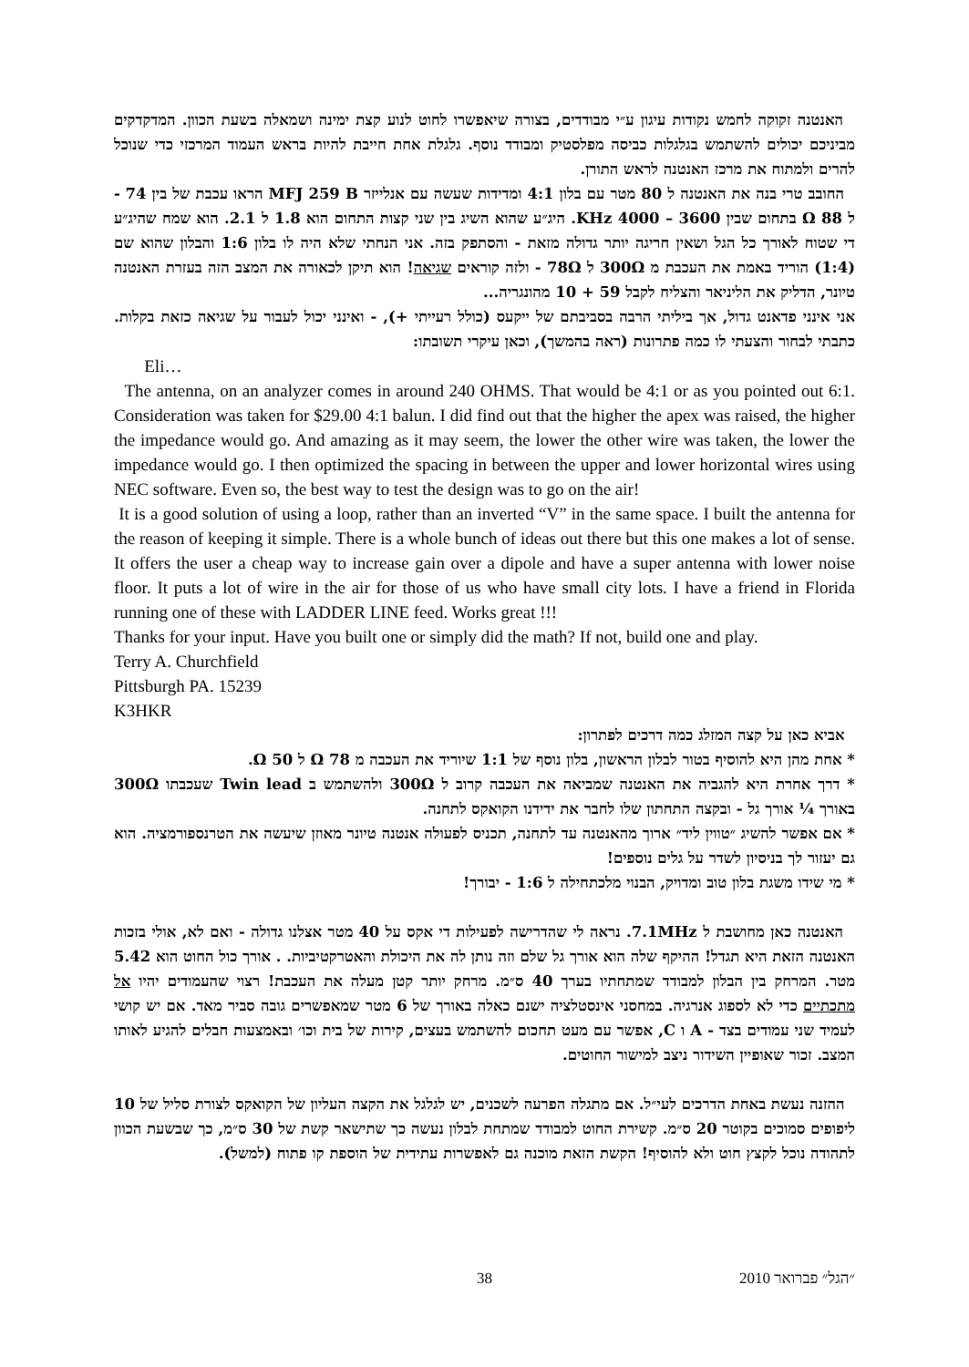האנטנה זקוקה לחמש נקודות עיגון ע״י מבודדים, בצורה שיאפשרו לחוט לנוע קצת ימינה ושמאלה בשעת הכוון. המדקדקים מביניכם יכולים להשתמש בגלגלות כביסה מפלסטיק ומבודד נוסף. גלגלת אחת חייבת להיות בראש העמוד המרכזי כדי שנוכל להרים ולמתוח את מרכז האנטנה לראש התורן.
החובב טרי בנה את האנטנה ל 80 מטר עם בלון 4:1 ומדידות שעשה עם אנלייזר MFJ 259 B הראו עכבת של בין 74 - ל Ω 88 בתחום שבין 3600 – 4000 KHz. היג״ע שהוא השיג בין שני קצות התחום הוא 1.8 ל 2.1. הוא שמח שהיג״ע די שטוח לאורך כל הגל ושאין חריגה יותר גדולה מזאת - והסתפק בזה. אני הנחתי שלא היה לו בלון 1:6 והבלון שהוא שם (1:4) הוריד באמת את העכבת מ 300Ω ל 78Ω - ולזה קוראים שגיאה! הוא תיקן לכאורה את המצב הזה בעזרת האנטנה טיונר, הדליק את הליניאר והצליח לקבל 59 + 10 מהונגריה...
אני אינני פדאנט גדול, אך ביליתי הרבה בסביבתם של ייקעס (כולל רעייתי +), - ואינני יכול לעבור על שגיאה כזאת בקלות. כתבתי לבחור והצעתי לו כמה פתרונות (ראה בהמשך), וכאן עיקרי תשובתו:
Eli…
The antenna, on an analyzer comes in around 240 OHMS. That would be 4:1 or as you pointed out 6:1. Consideration was taken for $29.00 4:1 balun. I did find out that the higher the apex was raised, the higher the impedance would go. And amazing as it may seem, the lower the other wire was taken, the lower the impedance would go. I then optimized the spacing in between the upper and lower horizontal wires using NEC software. Even so, the best way to test the design was to go on the air!
It is a good solution of using a loop, rather than an inverted “V” in the same space. I built the antenna for the reason of keeping it simple. There is a whole bunch of ideas out there but this one makes a lot of sense. It offers the user a cheap way to increase gain over a dipole and have a super antenna with lower noise floor. It puts a lot of wire in the air for those of us who have small city lots. I have a friend in Florida running one of these with LADDER LINE feed. Works great !!!
Thanks for your input. Have you built one or simply did the math? If not, build one and play.
Terry A. Churchfield
Pittsburgh PA. 15239
K3HKR
אביא כאן על קצה המזלג כמה דרכים לפתרון:
* אחת מהן היא להוסיף בטור לבלון הראשון, בלון נוסף של 1:1 שיוריד את העכבה מ Ω 78 ל Ω 50.
* דרך אחרת היא להגביה את האנטנה שמביאה את העכבה קרוב ל 300Ω ולהשתמש ב Twin lead שעכבתו 300Ω באורך ¼ אורך גל - ובקצה התחתון שלו לחבר את ידידנו הקואקס לתחנה.
* אם אפשר להשיג ״טווין ליד״ ארוך מהאנטנה עד לתחנה, תכניס לפעולה אנטנה טיונר מאוזן שיעשה את הטרנספורמציה. הוא גם יעזור לך בניסיון לשדר על גלים נוספים!
* מי שידו משגת בלון טוב ומדויק, הבנוי מלכתחילה ל 1:6 - יבורך!
האנטנה כאן מחושבת ל 7.1MHz. נראה לי שהדרישה לפעילות די אקס על 40 מטר אצלנו גדולה - ואם לא, אולי בזכות האנטנה הזאת היא תגדל! ההיקף שלה הוא אורך גל שלם וזה נותן לה את היכולת והאטרקטיביות. . אורך כול החוט הוא 5.42 מטר. המרחק בין הבלון למבודד שמתחתיו בערך 40 ס״מ. מרחק יותר קטן מעלה את העכבת! רצוי שהעמודים יהיו אל מתכתיים כדי לא לספוג אנרגיה. במחסני אינסטלציה ישנם כאלה באורך של 6 מטר שמאפשרים גובה סביר מאד. אם יש קושי לעמיד שני עמודים בצד - A ו C, אפשר עם מעט תחכום להשתמש בעצים, קירות של בית וכו׳ ובאמצעות חבלים להגיע לאותו המצב. זכור שאופיין השידור ניצב למישור החוטים.
ההזנה נעשת באחת הדרכים לעי״ל. אם מתגלה הפרעה לשכנים, יש לגלגל את הקצה העליון של הקואקס לצורת סליל של 10 ליפופים סמוכים בקוטר 20 ס״מ. קשירת החוט למבודד שמתחת לבלון נעשה כך שתישאר קשת של 30 ס״מ, כך שבשעת הכוון לתהודה נוכל לקצץ חוט ולא להוסיף! הקשת הזאת מוכנה גם לאפשרות עתידית של הוספת קו פתוח (למשל).
38 ״הגל״ פברואר 2010